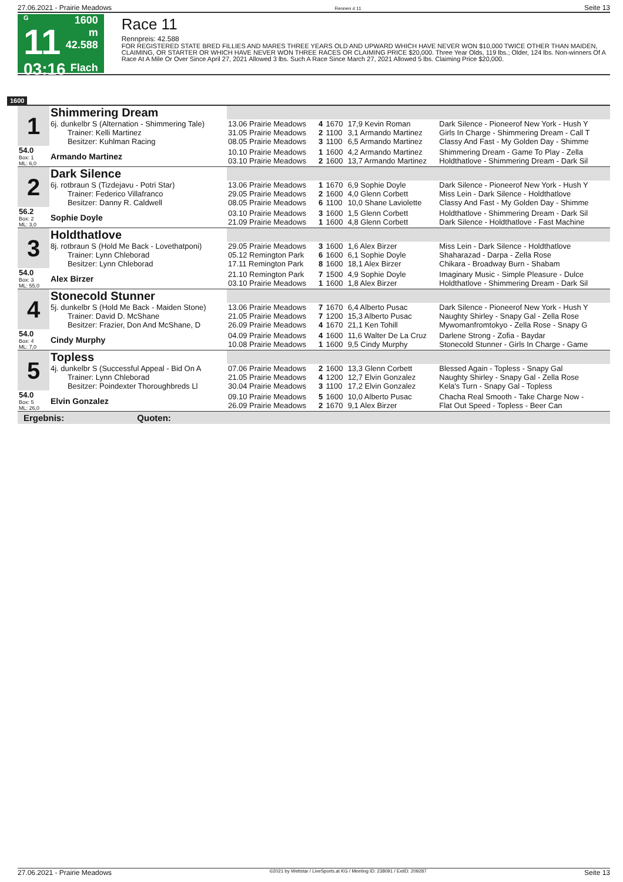27.06.2021 - Prairie Meadows Rennen # 11 Seite 13
G
11
03:16
1600 m
42.588
Flach
Race 11
Rennpreis: 42.588
FOR REGISTERED STATE BRED FILLIES AND MARES THREE YEARS OLD AND UPWARD WHICH HAVE NEVER WON $10,000 TWICE OTHER THAN MAIDEN, CLAIMING, OR STARTER OR WHICH HAVE NEVER WON THREE RACES OR CLAIMING PRICE $20,000. Three Year Olds, 119 lbs.; Older, 124 lbs. Non-winners Of A Race At A Mile Or Over Since April 27, 2021 Allowed 3 lbs. Such A Race Since March 27, 2021 Allowed 5 lbs. Claiming Price $20,000.
1600
| 1 | Shimmering Dream | | | | | |
| | 6j. dunkelbr S (Alternation - Shimmering Tale) Trainer: Kelli Martinez Besitzer: Kuhlman Racing | 13.06 Prairie Meadows 31.05 Prairie Meadows 08.05 Prairie Meadows | 4 2 3 | 1670 1100 1100 | 17,9 Kevin Roman 3,1 Armando Martinez 6,5 Armando Martinez | Dark Silence - Pioneerof New York - Hush Y Girls In Charge - Shimmering Dream - Call T Classy And Fast - My Golden Day - Shimme |
| 54.0 Box: 1 ML: 6,0 | Armando Martinez | 10.10 Prairie Meadows 03.10 Prairie Meadows | 1 2 | 1600 1600 | 4,2 Armando Martinez 13,7 Armando Martinez | Shimmering Dream - Game To Play - Zella Holdthatlove - Shimmering Dream - Dark Sil |
| 2 | Dark Silence | | | | | |
| | 6j. rotbraun S (Tizdejavu - Potri Star) Trainer: Federico Villafranco Besitzer: Danny R. Caldwell | 13.06 Prairie Meadows 29.05 Prairie Meadows 08.05 Prairie Meadows | 1 2 6 | 1670 1600 1100 | 6,9 Sophie Doyle 4,0 Glenn Corbett 10,0 Shane Laviolette | Dark Silence - Pioneerof New York - Hush Y Miss Lein - Dark Silence - Holdthatlove Classy And Fast - My Golden Day - Shimme |
| 56.2 Box: 2 ML: 3,0 | Sophie Doyle | 03.10 Prairie Meadows 21.09 Prairie Meadows | 3 1 | 1600 1600 | 1,5 Glenn Corbett 4,8 Glenn Corbett | Holdthatlove - Shimmering Dream - Dark Sil Dark Silence - Holdthatlove - Fast Machine |
| 3 | Holdthatlove | | | | | |
| | 8j. rotbraun S (Hold Me Back - Lovethatponi) Trainer: Lynn Chleborad Besitzer: Lynn Chleborad | 29.05 Prairie Meadows 05.12 Remington Park 17.11 Remington Park | 3 6 8 | 1600 1600 1600 | 1,6 Alex Birzer 6,1 Sophie Doyle 18,1 Alex Birzer | Miss Lein - Dark Silence - Holdthatlove Shaharazad - Darpa - Zella Rose Chikara - Broadway Burn - Shabam |
| 54.0 Box: 3 ML: 55,0 | Alex Birzer | 21.10 Remington Park 03.10 Prairie Meadows | 7 1 | 1500 1600 | 4,9 Sophie Doyle 1,8 Alex Birzer | Imaginary Music - Simple Pleasure - Dulce Holdthatlove - Shimmering Dream - Dark Sil |
| 4 | Stonecold Stunner | | | | | |
| | 5j. dunkelbr S (Hold Me Back - Maiden Stone) Trainer: David D. McShane Besitzer: Frazier, Don And McShane, D | 13.06 Prairie Meadows 21.05 Prairie Meadows 26.09 Prairie Meadows | 7 7 4 | 1670 1200 1670 | 6,4 Alberto Pusac 15,3 Alberto Pusac 21,1 Ken Tohill | Dark Silence - Pioneerof New York - Hush Y Naughty Shirley - Snapy Gal - Zella Rose Mywomanfromtokyo - Zella Rose - Snapy G |
| 54.0 Box: 4 ML: 7,0 | Cindy Murphy | 04.09 Prairie Meadows 10.08 Prairie Meadows | 4 1 | 1600 1600 | 11,6 Walter De La Cruz 9,5 Cindy Murphy | Darlene Strong - Zofia - Baydar Stonecold Stunner - Girls In Charge - Game |
| 5 | Topless | | | | | |
| | 4j. dunkelbr S (Successful Appeal - Bid On A Trainer: Lynn Chleborad Besitzer: Poindexter Thoroughbreds Ll | 07.06 Prairie Meadows 21.05 Prairie Meadows 30.04 Prairie Meadows | 2 4 3 | 1600 1200 1100 | 13,3 Glenn Corbett 12,7 Elvin Gonzalez 17,2 Elvin Gonzalez | Blessed Again - Topless - Snapy Gal Naughty Shirley - Snapy Gal - Zella Rose Kela's Turn - Snapy Gal - Topless |
| 54.0 Box: 5 ML: 26,0 | Elvin Gonzalez | 09.10 Prairie Meadows 26.09 Prairie Meadows | 5 2 | 1600 1670 | 10,0 Alberto Pusac 9,1 Alex Birzer | Chacha Real Smooth - Take Charge Now - Flat Out Speed - Topless - Beer Can |
Ergebnis: Quoten:
27.06.2021 - Prairie Meadows ©2021 by Wettstar / LiveSports.at KG / Meeting ID: 238091 / ExtID: 209287 Seite 13